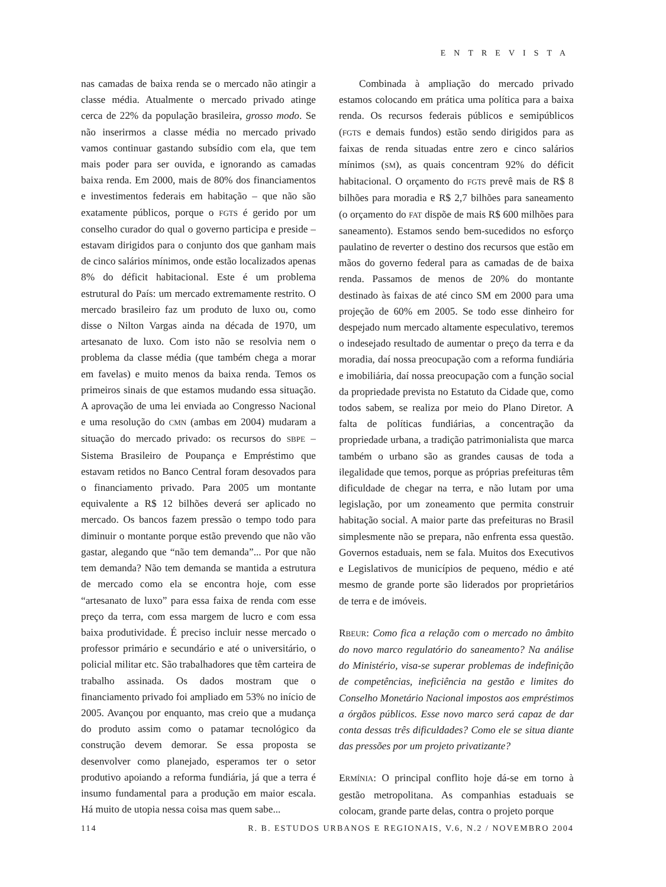ENTREVISTA
nas camadas de baixa renda se o mercado não atingir a classe média. Atualmente o mercado privado atinge cerca de 22% da população brasileira, grosso modo. Se não inserirmos a classe média no mercado privado vamos continuar gastando subsídio com ela, que tem mais poder para ser ouvida, e ignorando as camadas baixa renda. Em 2000, mais de 80% dos financiamentos e investimentos federais em habitação – que não são exatamente públicos, porque o FGTS é gerido por um conselho curador do qual o governo participa e preside – estavam dirigidos para o conjunto dos que ganham mais de cinco salários mínimos, onde estão localizados apenas 8% do déficit habitacional. Este é um problema estrutural do País: um mercado extremamente restrito. O mercado brasileiro faz um produto de luxo ou, como disse o Nilton Vargas ainda na década de 1970, um artesanato de luxo. Com isto não se resolvia nem o problema da classe média (que também chega a morar em favelas) e muito menos da baixa renda. Temos os primeiros sinais de que estamos mudando essa situação. A aprovação de uma lei enviada ao Congresso Nacional e uma resolução do CMN (ambas em 2004) mudaram a situação do mercado privado: os recursos do SBPE – Sistema Brasileiro de Poupança e Empréstimo que estavam retidos no Banco Central foram desovados para o financiamento privado. Para 2005 um montante equivalente a R$ 12 bilhões deverá ser aplicado no mercado. Os bancos fazem pressão o tempo todo para diminuir o montante porque estão prevendo que não vão gastar, alegando que “não tem demanda”... Por que não tem demanda? Não tem demanda se mantida a estrutura de mercado como ela se encontra hoje, com esse “artesanato de luxo” para essa faixa de renda com esse preço da terra, com essa margem de lucro e com essa baixa produtividade. É preciso incluir nesse mercado o professor primário e secundário e até o universitário, o policial militar etc. São trabalhadores que têm carteira de trabalho assinada. Os dados mostram que o financiamento privado foi ampliado em 53% no início de 2005. Avançou por enquanto, mas creio que a mudança do produto assim como o patamar tecnológico da construção devem demorar. Se essa proposta se desenvolver como planejado, esperamos ter o setor produtivo apoiando a reforma fundiária, já que a terra é insumo fundamental para a produção em maior escala. Há muito de utopia nessa coisa mas quem sabe...
Combinada à ampliação do mercado privado estamos colocando em prática uma política para a baixa renda. Os recursos federais públicos e semipúblicos (FGTS e demais fundos) estão sendo dirigidos para as faixas de renda situadas entre zero e cinco salários mínimos (SM), as quais concentram 92% do déficit habitacional. O orçamento do FGTS prevê mais de R$ 8 bilhões para moradia e R$ 2,7 bilhões para saneamento (o orçamento do FAT dispõe de mais R$ 600 milhões para saneamento). Estamos sendo bem-sucedidos no esforço paulatino de reverter o destino dos recursos que estão em mãos do governo federal para as camadas de de baixa renda. Passamos de menos de 20% do montante destinado às faixas de até cinco SM em 2000 para uma projeção de 60% em 2005. Se todo esse dinheiro for despejado num mercado altamente especulativo, teremos o indesejado resultado de aumentar o preço da terra e da moradia, daí nossa preocupação com a reforma fundiária e imobiliária, daí nossa preocupação com a função social da propriedade prevista no Estatuto da Cidade que, como todos sabem, se realiza por meio do Plano Diretor. A falta de políticas fundiárias, a concentração da propriedade urbana, a tradição patrimonialista que marca também o urbano são as grandes causas de toda a ilegalidade que temos, porque as próprias prefeituras têm dificuldade de chegar na terra, e não lutam por uma legislação, por um zoneamento que permita construir habitação social. A maior parte das prefeituras no Brasil simplesmente não se prepara, não enfrenta essa questão. Governos estaduais, nem se fala. Muitos dos Executivos e Legislativos de municípios de pequeno, médio e até mesmo de grande porte são liderados por proprietários de terra e de imóveis.
RBEUR: Como fica a relação com o mercado no âmbito do novo marco regulatório do saneamento? Na análise do Ministério, visa-se superar problemas de indefinição de competências, ineficiência na gestão e limites do Conselho Monetário Nacional impostos aos empréstimos a órgãos públicos. Esse novo marco será capaz de dar conta dessas três dificuldades? Como ele se situa diante das pressões por um projeto privatizante?
ERMÍNIA: O principal conflito hoje dá-se em torno à gestão metropolitana. As companhias estaduais se colocam, grande parte delas, contra o projeto porque
114 R. B. ESTUDOS URBANOS E REGIONAIS, V.6, N.2 / NOVEMBRO 2004